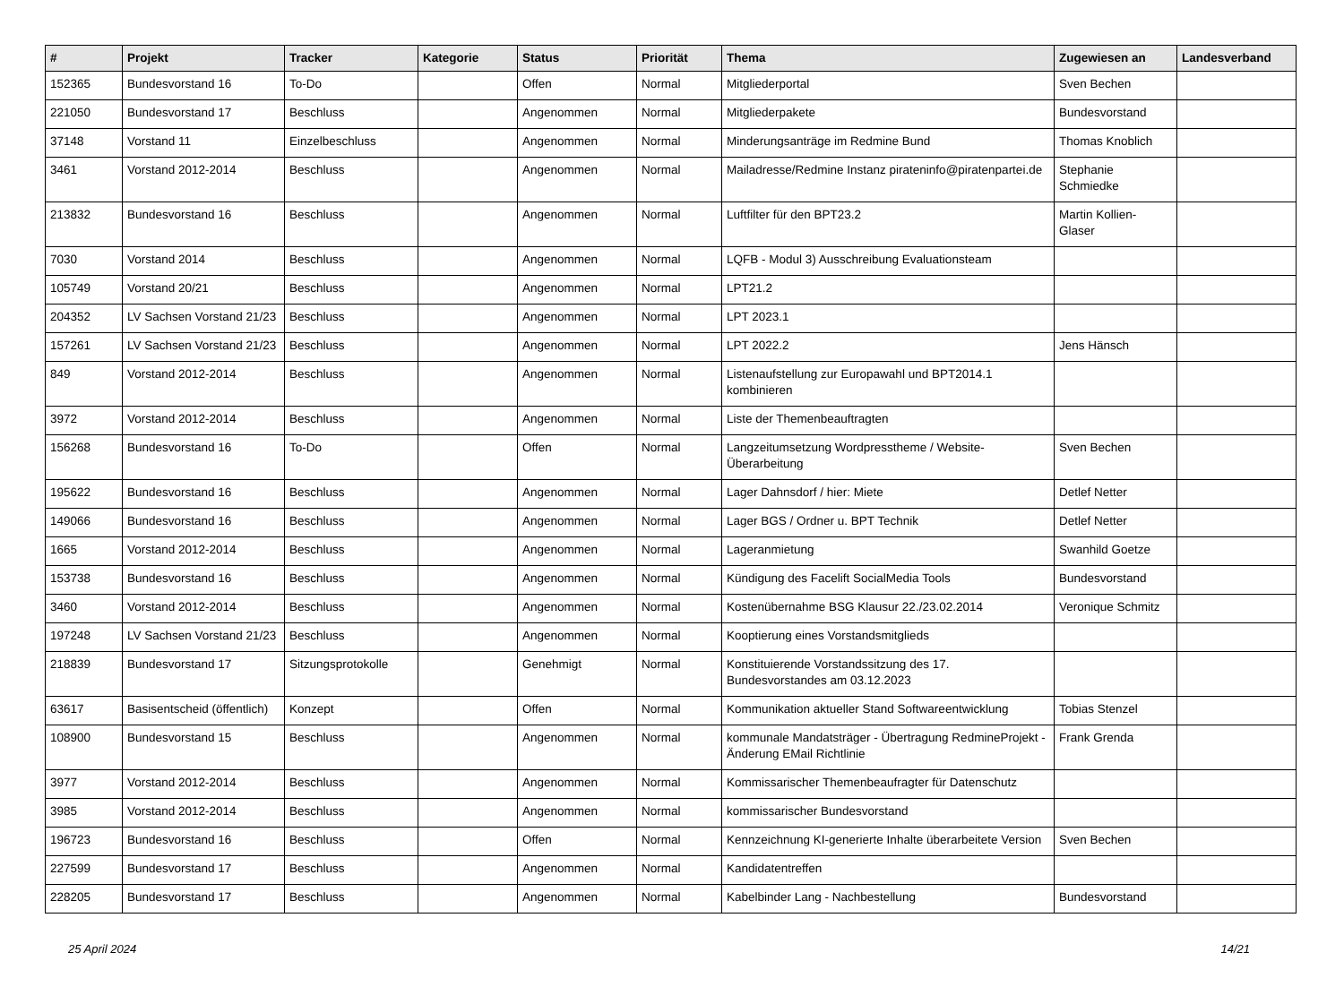| # | Projekt | Tracker | Kategorie | Status | Priorität | Thema | Zugewiesen an | Landesverband |
| --- | --- | --- | --- | --- | --- | --- | --- | --- |
| 152365 | Bundesvorstand 16 | To-Do | | Offen | Normal | Mitgliederportal | Sven Bechen | |
| 221050 | Bundesvorstand 17 | Beschluss | | Angenommen | Normal | Mitgliederpakete | Bundesvorstand | |
| 37148 | Vorstand 11 | Einzelbeschluss | | Angenommen | Normal | Minderungsanträge im Redmine Bund | Thomas Knoblich | |
| 3461 | Vorstand 2012-2014 | Beschluss | | Angenommen | Normal | Mailadresse/Redmine Instanz pirateninfo@piratenpartei.de | Stephanie Schmiedke | |
| 213832 | Bundesvorstand 16 | Beschluss | | Angenommen | Normal | Luftfilter für den BPT23.2 | Martin Kollien-Glaser | |
| 7030 | Vorstand 2014 | Beschluss | | Angenommen | Normal | LQFB - Modul 3) Ausschreibung Evaluationsteam | | |
| 105749 | Vorstand 20/21 | Beschluss | | Angenommen | Normal | LPT21.2 | | |
| 204352 | LV Sachsen Vorstand 21/23 | Beschluss | | Angenommen | Normal | LPT 2023.1 | | |
| 157261 | LV Sachsen Vorstand 21/23 | Beschluss | | Angenommen | Normal | LPT 2022.2 | Jens Hänsch | |
| 849 | Vorstand 2012-2014 | Beschluss | | Angenommen | Normal | Listenaufstellung zur Europawahl und BPT2014.1 kombinieren | | |
| 3972 | Vorstand 2012-2014 | Beschluss | | Angenommen | Normal | Liste der Themenbeauftragten | | |
| 156268 | Bundesvorstand 16 | To-Do | | Offen | Normal | Langzeitumsetzung Wordpresstheme / Website-Überarbeitung | Sven Bechen | |
| 195622 | Bundesvorstand 16 | Beschluss | | Angenommen | Normal | Lager Dahnsdorf / hier: Miete | Detlef Netter | |
| 149066 | Bundesvorstand 16 | Beschluss | | Angenommen | Normal | Lager BGS / Ordner u. BPT Technik | Detlef Netter | |
| 1665 | Vorstand 2012-2014 | Beschluss | | Angenommen | Normal | Lageranmietung | Swanhild Goetze | |
| 153738 | Bundesvorstand 16 | Beschluss | | Angenommen | Normal | Kündigung des Facelift SocialMedia Tools | Bundesvorstand | |
| 3460 | Vorstand 2012-2014 | Beschluss | | Angenommen | Normal | Kostenübernahme BSG Klausur 22./23.02.2014 | Veronique Schmitz | |
| 197248 | LV Sachsen Vorstand 21/23 | Beschluss | | Angenommen | Normal | Kooptierung eines Vorstandsmitglieds | | |
| 218839 | Bundesvorstand 17 | Sitzungsprotokolle | | Genehmigt | Normal | Konstituierende Vorstandssitzung des 17. Bundesvorstandes am 03.12.2023 | | |
| 63617 | Basisentscheid (öffentlich) | Konzept | | Offen | Normal | Kommunikation aktueller Stand Softwareentwicklung | Tobias Stenzel | |
| 108900 | Bundesvorstand 15 | Beschluss | | Angenommen | Normal | kommunale Mandatsträger - Übertragung RedmineProjekt - Änderung EMail Richtlinie | Frank Grenda | |
| 3977 | Vorstand 2012-2014 | Beschluss | | Angenommen | Normal | Kommissarischer Themenbeaufragter für Datenschutz | | |
| 3985 | Vorstand 2012-2014 | Beschluss | | Angenommen | Normal | kommissarischer Bundesvorstand | | |
| 196723 | Bundesvorstand 16 | Beschluss | | Offen | Normal | Kennzeichnung KI-generierte Inhalte überarbeitete Version | Sven Bechen | |
| 227599 | Bundesvorstand 17 | Beschluss | | Angenommen | Normal | Kandidatentreffen | | |
| 228205 | Bundesvorstand 17 | Beschluss | | Angenommen | Normal | Kabelbinder Lang - Nachbestellung | Bundesvorstand | |
25 April 2024 14/21